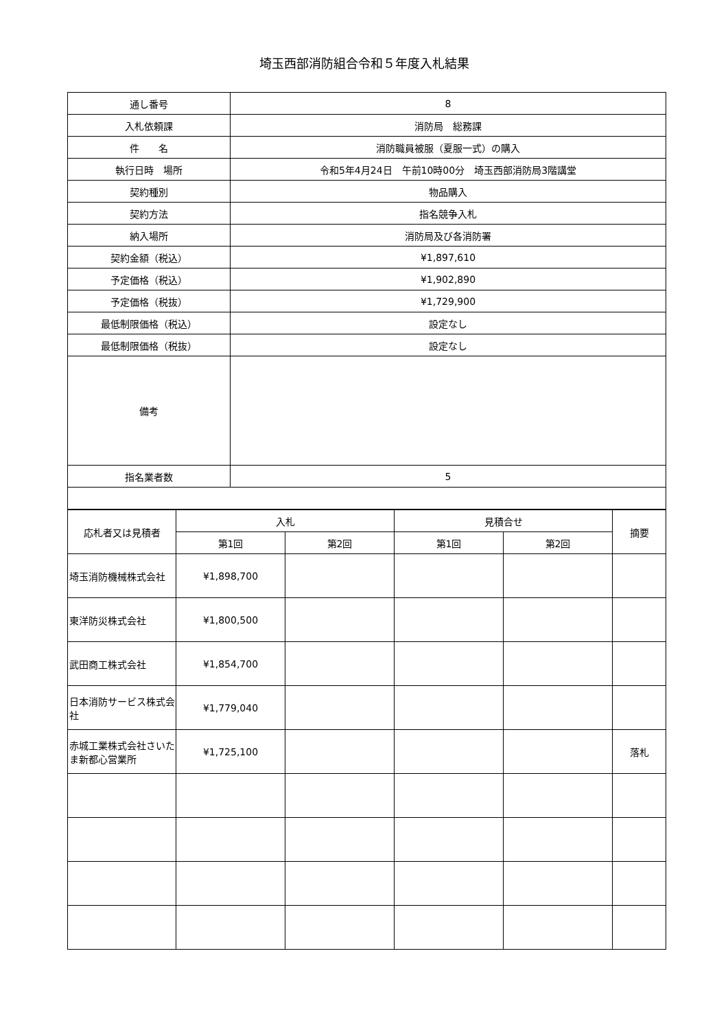埼玉西部消防組合令和５年度入札結果
| 通し番号 | 8 |
| 入札依頼課 | 消防局 総務課 |
| 件 名 | 消防職員被服（夏服一式）の購入 |
| 執行日時 場所 | 令和5年4月24日 午前10時00分 埼玉西部消防局3階講堂 |
| 契約種別 | 物品購入 |
| 契約方法 | 指名競争入札 |
| 納入場所 | 消防局及び各消防署 |
| 契約金額（税込） | ¥1,897,610 |
| 予定価格（税込） | ¥1,902,890 |
| 予定価格（税抜） | ¥1,729,900 |
| 最低制限価格（税込） | 設定なし |
| 最低制限価格（税抜） | 設定なし |
| 備考 | |
| 指名業者数 | 5 |
| 応札者又は見積者 | 入札 | | 見積合せ | | 摘要 |
| --- | --- | --- | --- | --- | --- |
| | 第1回 | 第2回 | 第1回 | 第2回 | |
| 埼玉消防機械株式会社 | ¥1,898,700 | | | | |
| 東洋防災株式会社 | ¥1,800,500 | | | | |
| 武田商工株式会社 | ¥1,854,700 | | | | |
| 日本消防サービス株式会社 | ¥1,779,040 | | | | |
| 赤城工業株式会社さいたま新都心営業所 | ¥1,725,100 | | | | 落札 |